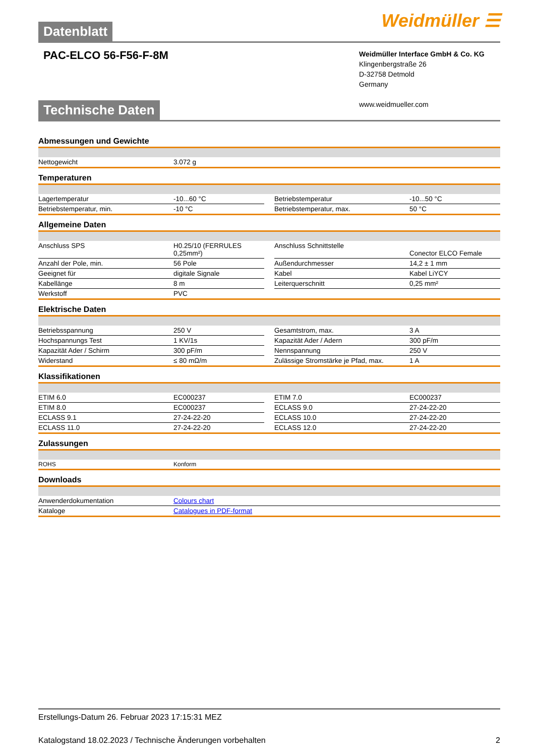Datenblatt
Weidmüller ☰
PAC-ELCO 56-F56-F-8M
Weidmüller Interface GmbH & Co. KG
Klingenbergstraße 26
D-32758 Detmold
Germany
www.weidmueller.com
Technische Daten
Abmessungen und Gewichte
| Nettogewicht | 3.072 g |
Temperaturen
| Lagertemperatur | -10...60 °C | | Betriebstemperatur | -10...50 °C |
| Betriebstemperatur, min. | -10 °C | | Betriebstemperatur, max. | 50 °C |
Allgemeine Daten
| Anschluss SPS | H0.25/10 (FERRULES 0,25mm²) | | Anschluss Schnittstelle | Conector ELCO Female |
| Anzahl der Pole, min. | 56 Pole | | Außendurchmesser | 14,2 ± 1 mm |
| Geeignet für | digitale Signale | | Kabel | Kabel LiYCY |
| Kabellänge | 8 m | | Leiterquerschnitt | 0,25 mm² |
| Werkstoff | PVC | | | |
Elektrische Daten
| Betriebsspannung | 250 V | | Gesamtstrom, max. | 3 A |
| Hochspannungs Test | 1 KV/1s | | Kapazität Ader / Adern | 300 pF/m |
| Kapazität Ader / Schirm | 300 pF/m | | Nennspannung | 250 V |
| Widerstand | ≤ 80 mΩ/m | | Zulässige Stromstärke je Pfad, max. | 1 A |
Klassifikationen
| ETIM 6.0 | EC000237 | | ETIM 7.0 | EC000237 |
| ETIM 8.0 | EC000237 | | ECLASS 9.0 | 27-24-22-20 |
| ECLASS 9.1 | 27-24-22-20 | | ECLASS 10.0 | 27-24-22-20 |
| ECLASS 11.0 | 27-24-22-20 | | ECLASS 12.0 | 27-24-22-20 |
Zulassungen
| ROHS | Konform |
Downloads
| Anwenderdokumentation | Colours chart |
| Kataloge | Catalogues in PDF-format |
Erstellungs-Datum 26. Februar 2023 17:15:31 MEZ
Katalogstand 18.02.2023 / Technische Änderungen vorbehalten 2